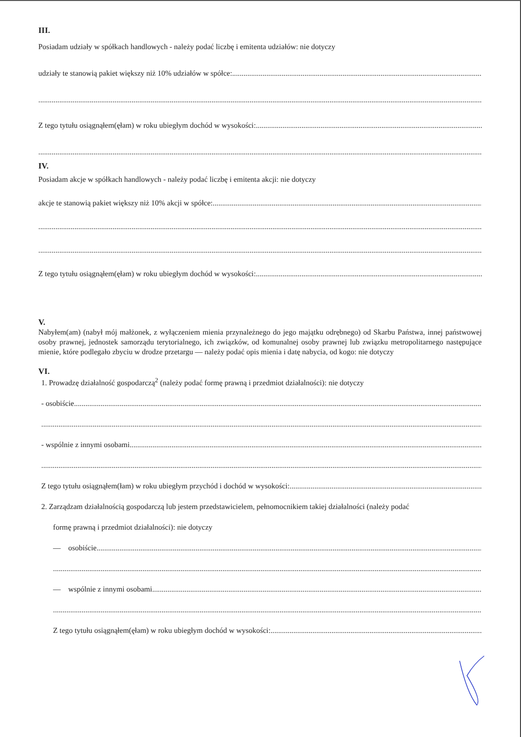III.
Posiadam udziały w spółkach handlowych - należy podać liczbę i emitenta udziałów: nie dotyczy
udziały te stanowią pakiet większy niż 10% udziałów w spółce:
Z tego tytułu osiągnąłem(ęłam) w roku ubiegłym dochód w wysokości:
IV.
Posiadam akcje w spółkach handlowych - należy podać liczbę i emitenta akcji: nie dotyczy
akcje te stanowią pakiet większy niż 10% akcji w spółce:
Z tego tytułu osiągnąłem(ęłam) w roku ubiegłym dochód w wysokości:
V.
Nabyłem(am) (nabył mój małżonek, z wyłączeniem mienia przynależnego do jego majątku odrębnego) od Skarbu Państwa, innej państwowej osoby prawnej, jednostek samorządu terytorialnego, ich związków, od komunalnej osoby prawnej lub związku metropolitarnego następujące mienie, które podlegało zbyciu w drodze przetargu — należy podać opis mienia i datę nabycia, od kogo: nie dotyczy
VI.
1. Prowadzę działalność gospodarczą<sup>2</sup> (należy podać formę prawną i przedmiot działalności): nie dotyczy
- osobiście
- wspólnie z innymi osobami
Z tego tytułu osiągnąłem(łam) w roku ubiegłym przychód i dochód w wysokości:
2. Zarządzam działalnością gospodarczą lub jestem przedstawicielem, pełnomocnikiem takiej działalności (należy podać
formę prawną i przedmiot działalności): nie dotyczy
— osobiście
— wspólnie z innymi osobami
Z tego tytułu osiągnąłem(ęłam) w roku ubiegłym dochód w wysokości: